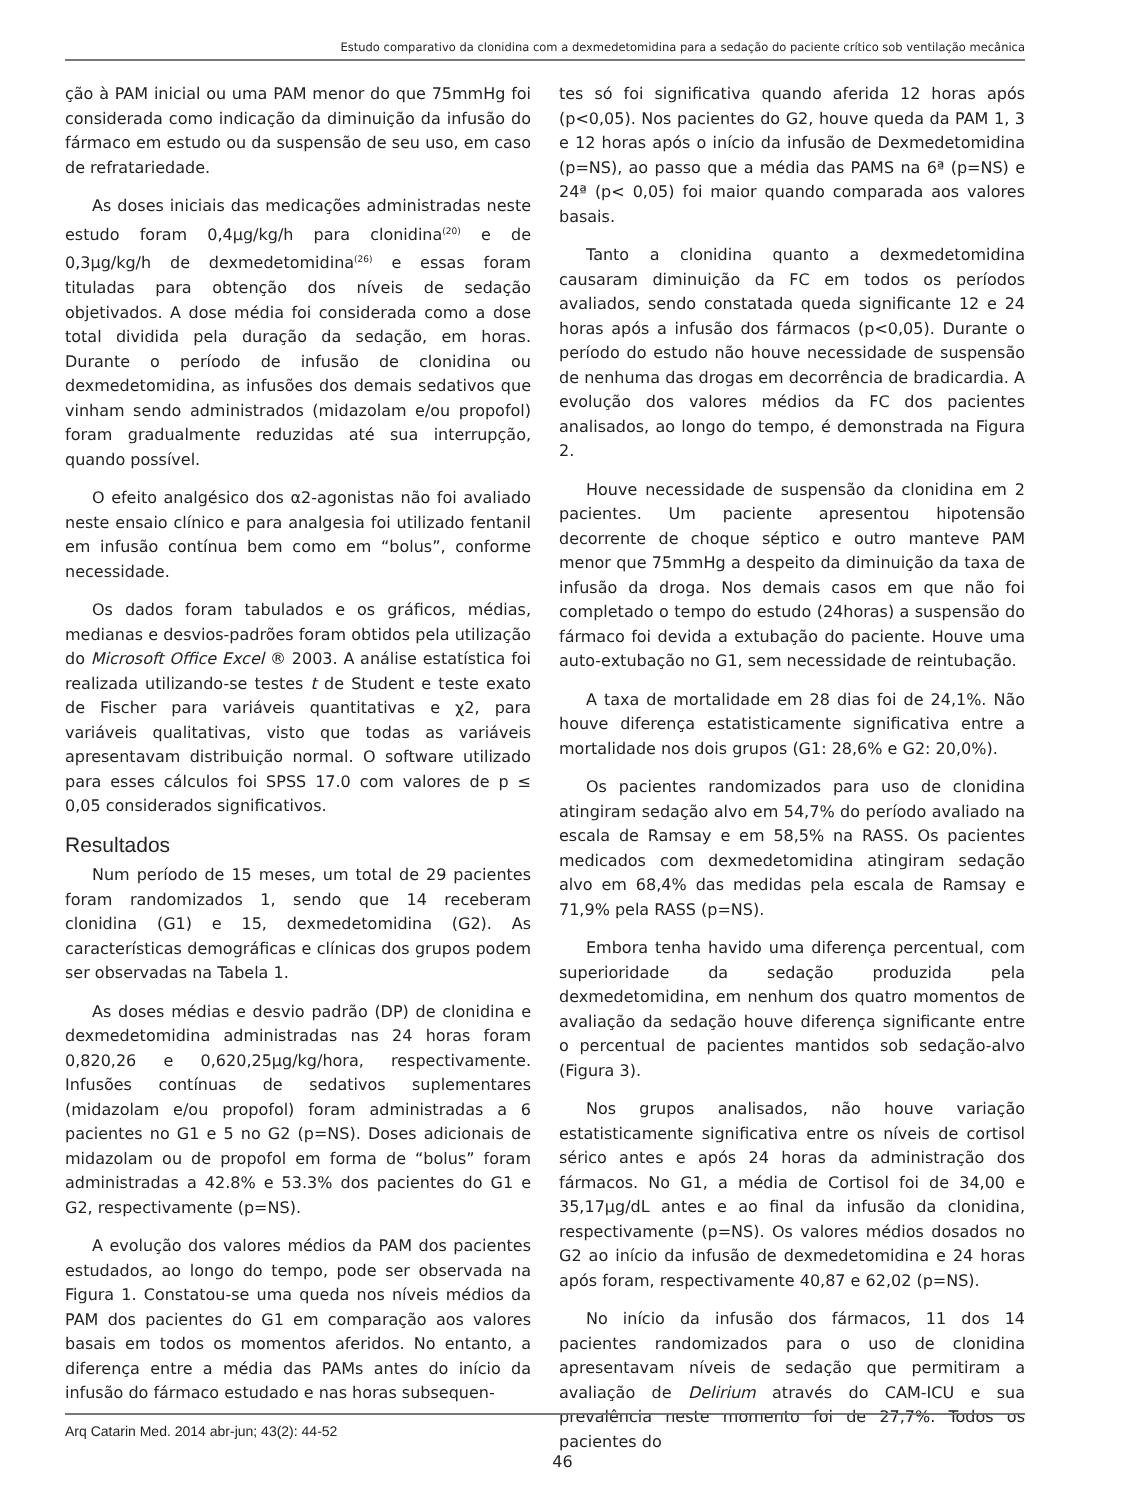Estudo comparativo da clonidina com a dexmedetomidina para a sedação do paciente crítico sob ventilação mecânica
ção à PAM inicial ou uma PAM menor do que 75mmHg foi considerada como indicação da diminuição da infusão do fármaco em estudo ou da suspensão de seu uso, em caso de refratariedade.
As doses iniciais das medicações administradas neste estudo foram 0,4µg/kg/h para clonidina<sup>(20)</sup> e de 0,3µg/kg/h de dexmedetomidina<sup>(26)</sup> e essas foram tituladas para obtenção dos níveis de sedação objetivados. A dose média foi considerada como a dose total dividida pela duração da sedação, em horas. Durante o período de infusão de clonidina ou dexmedetomidina, as infusões dos demais sedativos que vinham sendo administrados (midazolam e/ou propofol) foram gradualmente reduzidas até sua interrupção, quando possível.
O efeito analgésico dos α2-agonistas não foi avaliado neste ensaio clínico e para analgesia foi utilizado fentanil em infusão contínua bem como em “bolus”, conforme necessidade.
Os dados foram tabulados e os gráficos, médias, medianas e desvios-padrões foram obtidos pela utilização do Microsoft Office Excel ® 2003. A análise estatística foi realizada utilizando-se testes t de Student e teste exato de Fischer para variáveis quantitativas e χ2, para variáveis qualitativas, visto que todas as variáveis apresentavam distribuição normal. O software utilizado para esses cálculos foi SPSS 17.0 com valores de p ≤ 0,05 considerados significativos.
Resultados
Num período de 15 meses, um total de 29 pacientes foram randomizados 1, sendo que 14 receberam clonidina (G1) e 15, dexmedetomidina (G2). As características demográficas e clínicas dos grupos podem ser observadas na Tabela 1.
As doses médias e desvio padrão (DP) de clonidina e dexmedetomidina administradas nas 24 horas foram 0,820,26 e 0,620,25µg/kg/hora, respectivamente. Infusões contínuas de sedativos suplementares (midazolam e/ou propofol) foram administradas a 6 pacientes no G1 e 5 no G2 (p=NS). Doses adicionais de midazolam ou de propofol em forma de “bolus” foram administradas a 42.8% e 53.3% dos pacientes do G1 e G2, respectivamente (p=NS).
A evolução dos valores médios da PAM dos pacientes estudados, ao longo do tempo, pode ser observada na Figura 1. Constatou-se uma queda nos níveis médios da PAM dos pacientes do G1 em comparação aos valores basais em todos os momentos aferidos. No entanto, a diferença entre a média das PAMs antes do início da infusão do fármaco estudado e nas horas subsequen-
tes só foi significativa quando aferida 12 horas após (p<0,05). Nos pacientes do G2, houve queda da PAM 1, 3 e 12 horas após o início da infusão de Dexmedetomidina (p=NS), ao passo que a média das PAMS na 6ª (p=NS) e 24ª (p< 0,05) foi maior quando comparada aos valores basais.
Tanto a clonidina quanto a dexmedetomidina causaram diminuição da FC em todos os períodos avaliados, sendo constatada queda significante 12 e 24 horas após a infusão dos fármacos (p<0,05). Durante o período do estudo não houve necessidade de suspensão de nenhuma das drogas em decorrência de bradicardia. A evolução dos valores médios da FC dos pacientes analisados, ao longo do tempo, é demonstrada na Figura 2.
Houve necessidade de suspensão da clonidina em 2 pacientes. Um paciente apresentou hipotensão decorrente de choque séptico e outro manteve PAM menor que 75mmHg a despeito da diminuição da taxa de infusão da droga. Nos demais casos em que não foi completado o tempo do estudo (24horas) a suspensão do fármaco foi devida a extubação do paciente. Houve uma auto-extubação no G1, sem necessidade de reintubação.
A taxa de mortalidade em 28 dias foi de 24,1%. Não houve diferença estatisticamente significativa entre a mortalidade nos dois grupos (G1: 28,6% e G2: 20,0%).
Os pacientes randomizados para uso de clonidina atingiram sedação alvo em 54,7% do período avaliado na escala de Ramsay e em 58,5% na RASS. Os pacientes medicados com dexmedetomidina atingiram sedação alvo em 68,4% das medidas pela escala de Ramsay e 71,9% pela RASS (p=NS).
Embora tenha havido uma diferença percentual, com superioridade da sedação produzida pela dexmedetomidina, em nenhum dos quatro momentos de avaliação da sedação houve diferença significante entre o percentual de pacientes mantidos sob sedação-alvo (Figura 3).
Nos grupos analisados, não houve variação estatisticamente significativa entre os níveis de cortisol sérico antes e após 24 horas da administração dos fármacos. No G1, a média de Cortisol foi de 34,00 e 35,17µg/dL antes e ao final da infusão da clonidina, respectivamente (p=NS). Os valores médios dosados no G2 ao início da infusão de dexmedetomidina e 24 horas após foram, respectivamente 40,87 e 62,02 (p=NS).
No início da infusão dos fármacos, 11 dos 14 pacientes randomizados para o uso de clonidina apresentavam níveis de sedação que permitiram a avaliação de Delirium através do CAM-ICU e sua prevalência neste momento foi de 27,7%. Todos os pacientes do
Arq Catarin Med. 2014 abr-jun; 43(2): 44-52
46